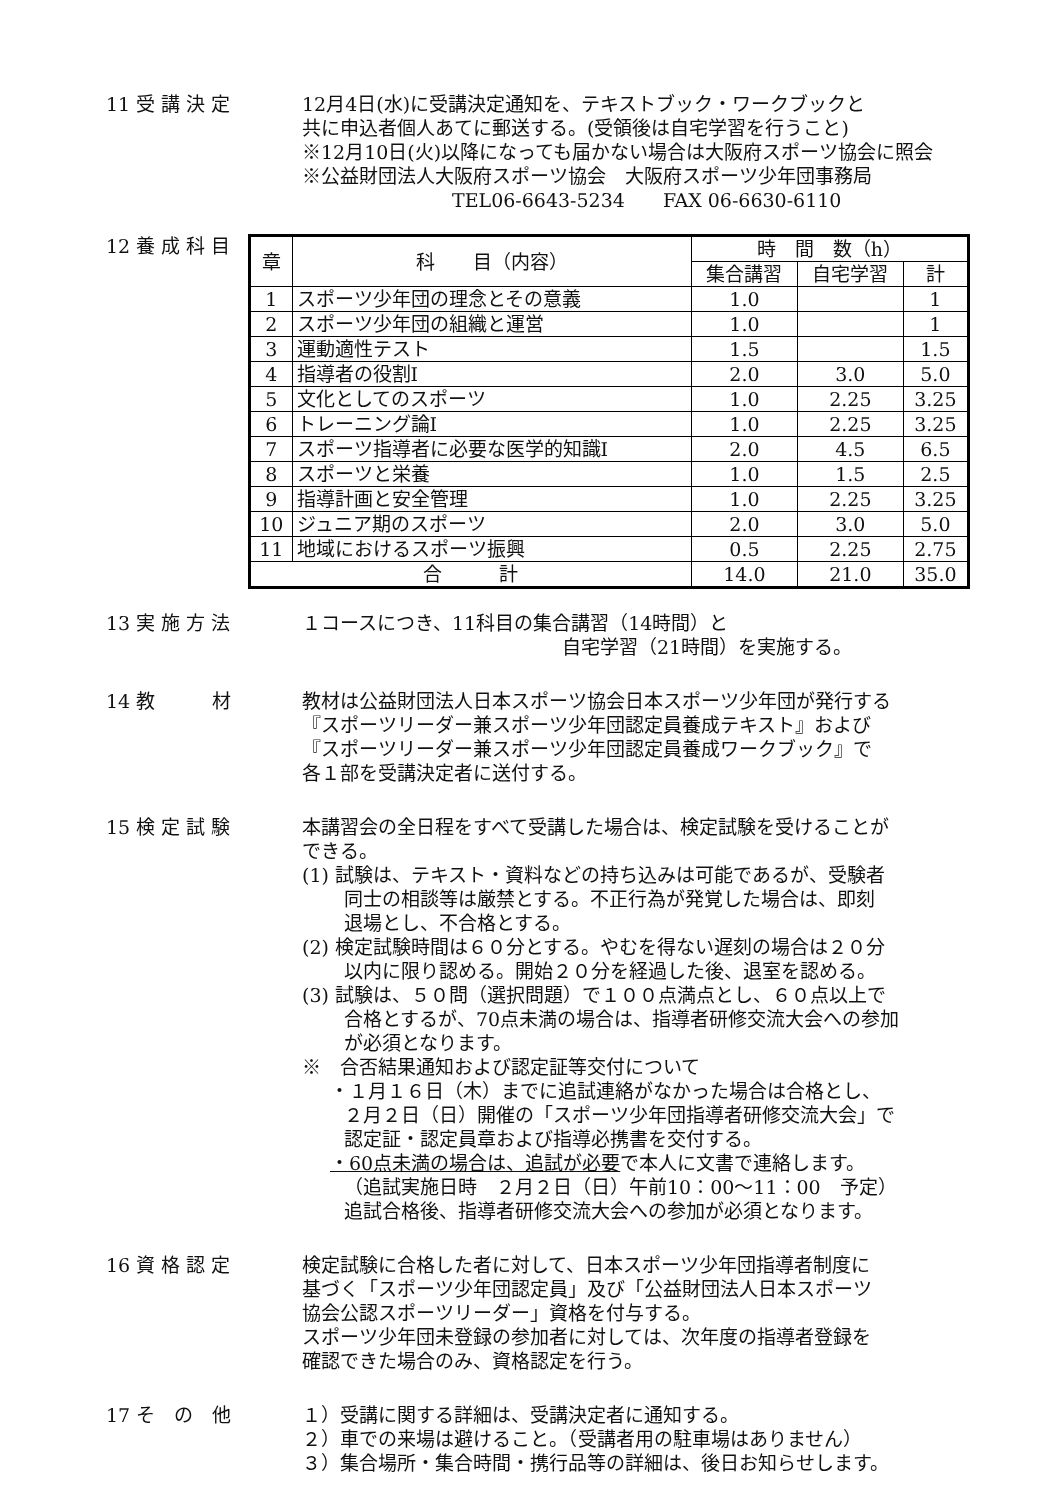11 受 講 決 定 12月4日(水)に受講決定通知を、テキストブック・ワークブックと
共に申込者個人あてに郵送する。(受領後は自宅学習を行うこと)
※12月10日(火)以降になっても届かない場合は大阪府スポーツ協会に照会
※公益財団法人大阪府スポーツ協会　大阪府スポーツ少年団事務局
TEL06-6643-5234　　FAX 06-6630-6110
12 養 成 科 目
| 章 | 科 目（内容） | 時 間 数（h） | | |
| --- | --- | --- | --- | --- |
| | | 集合講習 | 自宅学習 | 計 |
| 1 | スポーツ少年団の理念とその意義 | 1.0 | | 1 |
| 2 | スポーツ少年団の組織と運営 | 1.0 | | 1 |
| 3 | 運動適性テスト | 1.5 | | 1.5 |
| 4 | 指導者の役割Ⅰ | 2.0 | 3.0 | 5.0 |
| 5 | 文化としてのスポーツ | 1.0 | 2.25 | 3.25 |
| 6 | トレーニング論Ⅰ | 1.0 | 2.25 | 3.25 |
| 7 | スポーツ指導者に必要な医学的知識Ⅰ | 2.0 | 4.5 | 6.5 |
| 8 | スポーツと栄養 | 1.0 | 1.5 | 2.5 |
| 9 | 指導計画と安全管理 | 1.0 | 2.25 | 3.25 |
| 10 | ジュニア期のスポーツ | 2.0 | 3.0 | 5.0 |
| 11 | 地域におけるスポーツ振興 | 0.5 | 2.25 | 2.75 |
| 合 計 | | 14.0 | 21.0 | 35.0 |
13 実 施 方 法 １コースにつき、11科目の集合講習（14時間）と
自宅学習（21時間）を実施する。
14 教　　　材 教材は公益財団法人日本スポーツ協会日本スポーツ少年団が発行する
『スポーツリーダー兼スポーツ少年団認定員養成テキスト』および
『スポーツリーダー兼スポーツ少年団認定員養成ワークブック』で
各１部を受講決定者に送付する。
15 検 定 試 験 本講習会の全日程をすべて受講した場合は、検定試験を受けることが
できる。
(1) 試験は、テキスト・資料などの持ち込みは可能であるが、受験者
同士の相談等は厳禁とする。不正行為が発覚した場合は、即刻
退場とし、不合格とする。
(2) 検定試験時間は６０分とする。やむを得ない遅刻の場合は２０分
以内に限り認める。開始２０分を経過した後、退室を認める。
(3) 試験は、５０問（選択問題）で１００点満点とし、６０点以上で
合格とするが、70点未満の場合は、指導者研修交流大会への参加
が必須となります。
※　合否結果通知および認定証等交付について
・１月１６日（木）までに追試連絡がなかった場合は合格とし、
２月２日（日）開催の「スポーツ少年団指導者研修交流大会」で
認定証・認定員章および指導必携書を交付する。
・60点未満の場合は、追試が必要で本人に文書で連絡します。
（追試実施日時　２月２日（日）午前10：00～11：00　予定）
追試合格後、指導者研修交流大会への参加が必須となります。
16 資 格 認 定 検定試験に合格した者に対して、日本スポーツ少年団指導者制度に
基づく「スポーツ少年団認定員」及び「公益財団法人日本スポーツ
協会公認スポーツリーダー」資格を付与する。
スポーツ少年団未登録の参加者に対しては、次年度の指導者登録を
確認できた場合のみ、資格認定を行う。
17 そ　の　他 １）受講に関する詳細は、受講決定者に通知する。
２）車での来場は避けること。（受講者用の駐車場はありません）
３）集合場所・集合時間・携行品等の詳細は、後日お知らせします。